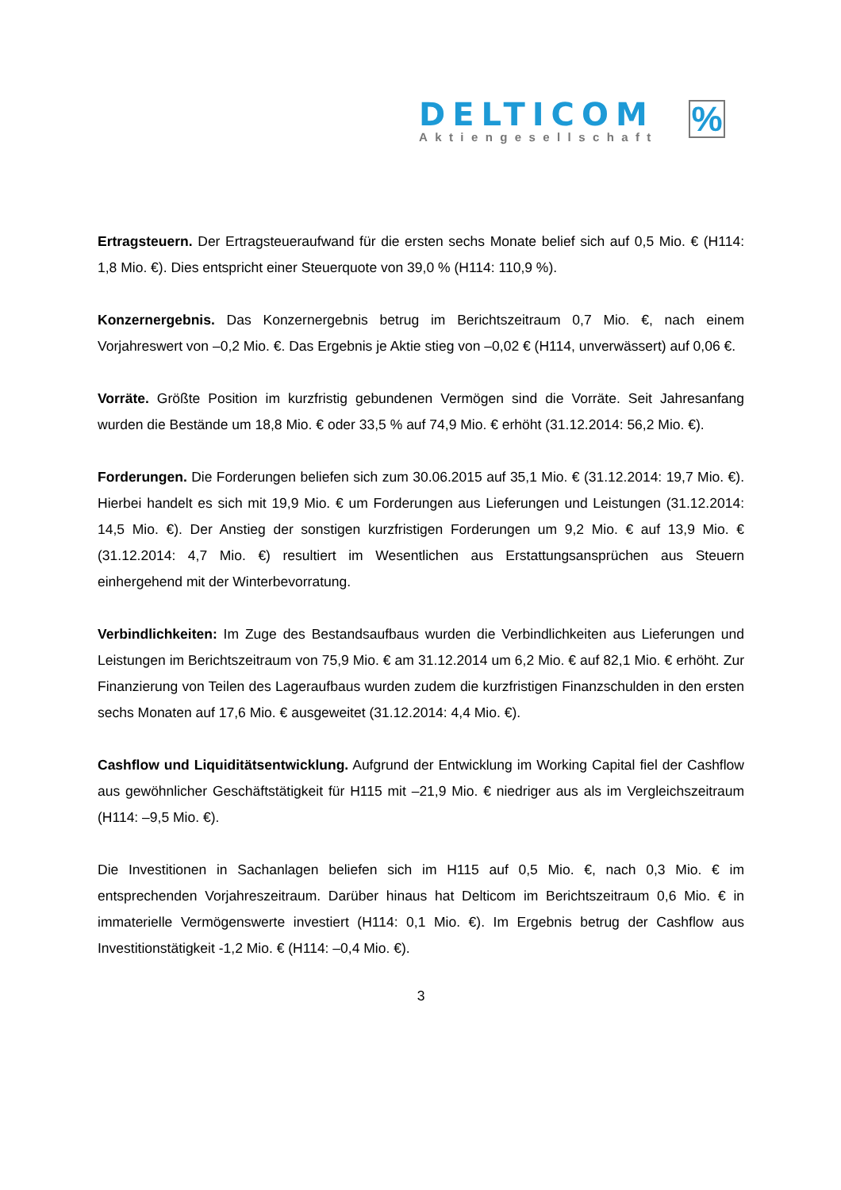DELTICOM
Aktiengesellschaft
%
Ertragsteuern. Der Ertragsteueraufwand für die ersten sechs Monate belief sich auf 0,5 Mio. € (H114: 1,8 Mio. €). Dies entspricht einer Steuerquote von 39,0 % (H114: 110,9 %).
Konzernergebnis. Das Konzernergebnis betrug im Berichtszeitraum 0,7 Mio. €, nach einem Vorjahreswert von –0,2 Mio. €. Das Ergebnis je Aktie stieg von –0,02 € (H114, unverwässert) auf 0,06 €.
Vorräte. Größte Position im kurzfristig gebundenen Vermögen sind die Vorräte. Seit Jahresanfang wurden die Bestände um 18,8 Mio. € oder 33,5 % auf 74,9 Mio. € erhöht (31.12.2014: 56,2 Mio. €).
Forderungen. Die Forderungen beliefen sich zum 30.06.2015 auf 35,1 Mio. € (31.12.2014: 19,7 Mio. €). Hierbei handelt es sich mit 19,9 Mio. € um Forderungen aus Lieferungen und Leistungen (31.12.2014: 14,5 Mio. €). Der Anstieg der sonstigen kurzfristigen Forderungen um 9,2 Mio. € auf 13,9 Mio. € (31.12.2014: 4,7 Mio. €) resultiert im Wesentlichen aus Erstattungsansprüchen aus Steuern einhergehend mit der Winterbevorratung.
Verbindlichkeiten: Im Zuge des Bestandsaufbaus wurden die Verbindlichkeiten aus Lieferungen und Leistungen im Berichtszeitraum von 75,9 Mio. € am 31.12.2014 um 6,2 Mio. € auf 82,1 Mio. € erhöht. Zur Finanzierung von Teilen des Lageraufbaus wurden zudem die kurzfristigen Finanzschulden in den ersten sechs Monaten auf 17,6 Mio. € ausgeweitet (31.12.2014: 4,4 Mio. €).
Cashflow und Liquiditätsentwicklung. Aufgrund der Entwicklung im Working Capital fiel der Cashflow aus gewöhnlicher Geschäftstätigkeit für H115 mit –21,9 Mio. € niedriger aus als im Vergleichszeitraum (H114: –9,5 Mio. €).
Die Investitionen in Sachanlagen beliefen sich im H115 auf 0,5 Mio. €, nach 0,3 Mio. € im entsprechenden Vorjahreszeitraum. Darüber hinaus hat Delticom im Berichtszeitraum 0,6 Mio. € in immaterielle Vermögenswerte investiert (H114: 0,1 Mio. €). Im Ergebnis betrug der Cashflow aus Investitionstätigkeit -1,2 Mio. € (H114: –0,4 Mio. €).
3